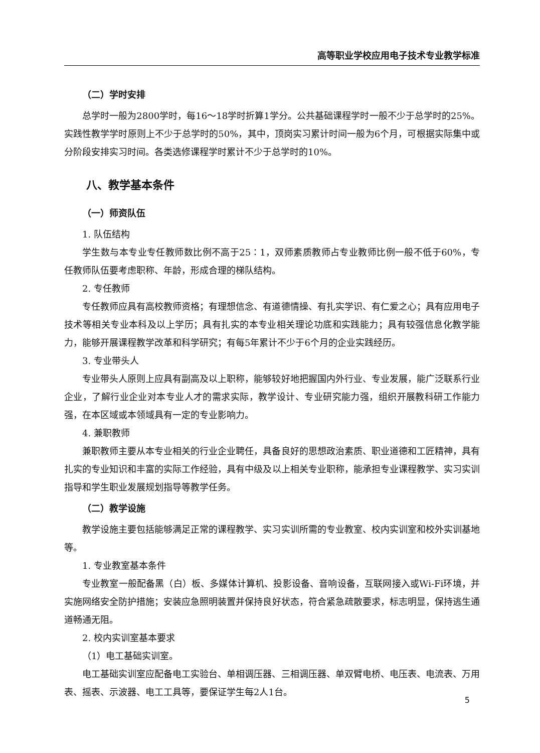高等职业学校应用电子技术专业教学标准
（二）学时安排
总学时一般为2800学时，每16～18学时折算1学分。公共基础课程学时一般不少于总学时的25%。实践性教学学时原则上不少于总学时的50%，其中，顶岗实习累计时间一般为6个月，可根据实际集中或分阶段安排实习时间。各类选修课程学时累计不少于总学时的10%。
八、教学基本条件
（一）师资队伍
1. 队伍结构
学生数与本专业专任教师数比例不高于25∶1，双师素质教师占专业教师比例一般不低于60%，专任教师队伍要考虑职称、年龄，形成合理的梯队结构。
2. 专任教师
专任教师应具有高校教师资格；有理想信念、有道德情操、有扎实学识、有仁爱之心；具有应用电子技术等相关专业本科及以上学历；具有扎实的本专业相关理论功底和实践能力；具有较强信息化教学能力，能够开展课程教学改革和科学研究；有每5年累计不少于6个月的企业实践经历。
3. 专业带头人
专业带头人原则上应具有副高及以上职称，能够较好地把握国内外行业、专业发展，能广泛联系行业企业，了解行业企业对本专业人才的需求实际，教学设计、专业研究能力强，组织开展教科研工作能力强，在本区域或本领域具有一定的专业影响力。
4. 兼职教师
兼职教师主要从本专业相关的行业企业聘任，具备良好的思想政治素质、职业道德和工匠精神，具有扎实的专业知识和丰富的实际工作经验，具有中级及以上相关专业职称，能承担专业课程教学、实习实训指导和学生职业发展规划指导等教学任务。
（二）教学设施
教学设施主要包括能够满足正常的课程教学、实习实训所需的专业教室、校内实训室和校外实训基地等。
1. 专业教室基本条件
专业教室一般配备黑（白）板、多媒体计算机、投影设备、音响设备，互联网接入或Wi-Fi环境，并实施网络安全防护措施；安装应急照明装置并保持良好状态，符合紧急疏散要求，标志明显，保持逃生通道畅通无阻。
2. 校内实训室基本要求
（1）电工基础实训室。
电工基础实训室应配备电工实验台、单相调压器、三相调压器、单双臂电桥、电压表、电流表、万用表、摇表、示波器、电工工具等，要保证学生每2人1台。
5